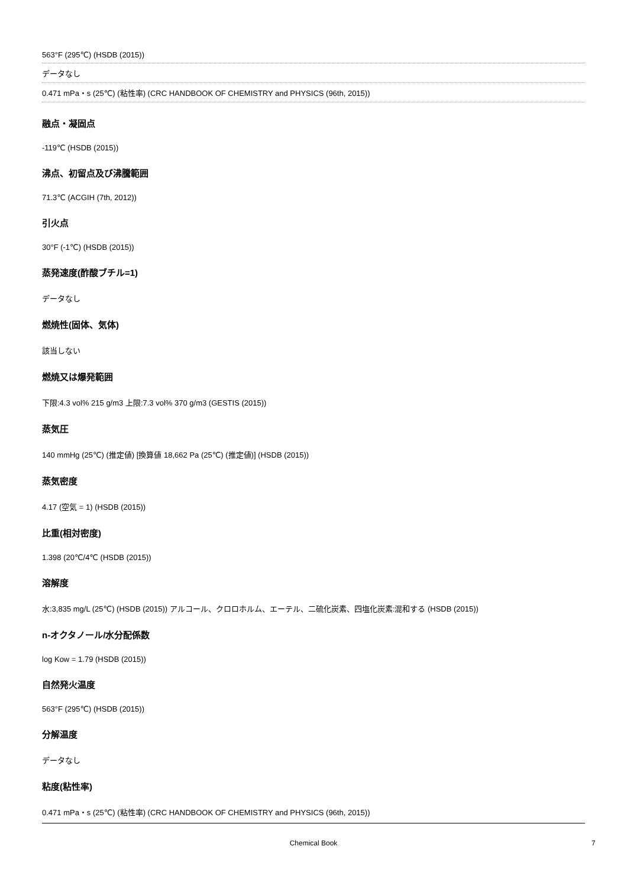563°F (295℃) (HSDB (2015))
データなし
0.471 mPa・s (25℃) (粘性率) (CRC HANDBOOK OF CHEMISTRY and PHYSICS (96th, 2015))
融点・凝固点
-119℃ (HSDB (2015))
沸点、初留点及び沸騰範囲
71.3℃ (ACGIH (7th, 2012))
引火点
30°F (-1℃) (HSDB (2015))
蒸発速度(酢酸ブチル=1)
データなし
燃焼性(固体、気体)
該当しない
燃焼又は爆発範囲
下限:4.3 vol% 215 g/m3 上限:7.3 vol% 370 g/m3 (GESTIS (2015))
蒸気圧
140 mmHg (25℃) (推定値) [換算値 18,662 Pa (25℃) (推定値)] (HSDB (2015))
蒸気密度
4.17 (空気 = 1) (HSDB (2015))
比重(相対密度)
1.398 (20℃/4℃ (HSDB (2015))
溶解度
水:3,835 mg/L (25℃) (HSDB (2015)) アルコール、クロロホルム、エーテル、二硫化炭素、四塩化炭素:混和する (HSDB (2015))
n-オクタノール/水分配係数
log Kow = 1.79 (HSDB (2015))
自然発火温度
563°F (295℃) (HSDB (2015))
分解温度
データなし
粘度(粘性率)
0.471 mPa・s (25℃) (粘性率) (CRC HANDBOOK OF CHEMISTRY and PHYSICS (96th, 2015))
Chemical Book 7